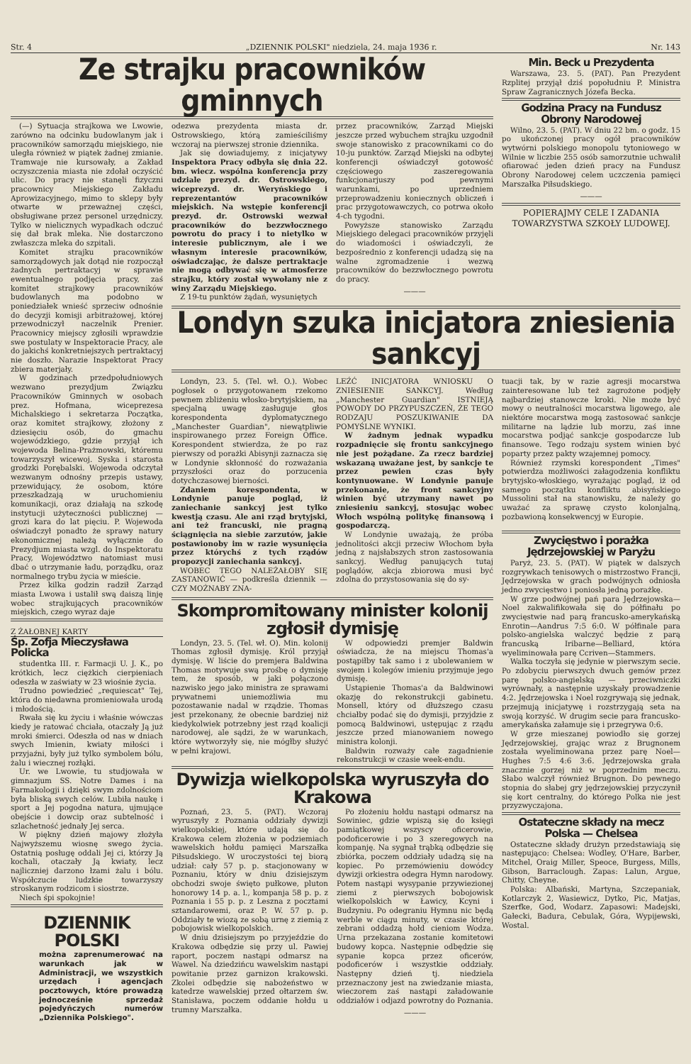Str. 4 „DZIENNIK POLSKI" niedziela, 24. maja 1936 r. Nr. 143
Ze strajku pracowników gminnych
(—) Sytuacja strajkowa we Lwowie, zarówno na odcinku budowlanym jak i pracowników samorządu miejskiego, nie uległa również w piątek żadnej zmianie. Tramwaje nie kursowały, a Zakład oczyszczenia miasta nie zdołał oczyścić ulic. Do pracy nie stanęli fizyczni pracownicy Miejskiego Zakładu Aprowizacyjnego, mimo to sklepy były otwarte w przeważnej części, obsługiwane przez personel urzędniczy. Tylko w nielicznych wypadkach odczuć się dał brak mleka. Nie dostarczono zwłaszcza mleka do szpitali.
Komitet strajku pracowników samorządowych jak dotąd nie rozpoczął żadnych pertraktacyj w sprawie ewentualnego podjęcia pracy, zaś komitet strajkowy pracowników budowlanych ma podobno w poniedziałek wnieść sprzeciw odnośnie do decyzji komisji arbitrażowej, której przewodniczył naczelnik Prenier. Pracownicy miejscy zgłosili wprawdzie swe postulaty w Inspektoracie Pracy, ale do jakichś konkretniejszych pertraktacyj nie doszło. Narazie Inspektorat Pracy zbiera materjały.
W godzinach przedpołudniowych wezwano prezydjum Związku Pracowników Gminnych w osobach prez. Hofmana, wiceprezesa Michalskiego i sekretarza Początka, oraz komitet strajkowy, złożony z dziesięciu osób, do gmachu wojewódzkiego, gdzie przyjął ich wojewoda Belina-Prażmowski, któremu towarzyszył wicewoj. Syska i starosta grodzki Porębalski. Wojewoda odczytał wezwanym odnośny przepis ustawy, przewidujący, że osobom, które przeszkadzają w uruchomieniu komunikacji, oraz działają na szkodę instytucji użyteczności publicznej — grozi kara do lat pięciu. P. Wojewoda oświadczył ponadto że sprawy natury ekonomicznej należą wyłącznie do Prezydjum miasta wzgl. do Inspektoratu Pracy, Województwo natomiast musi dbać o utrzymanie ładu, porządku, oraz normalnego trybu życia w mieście.
Przez kilka godzin radził Zarząd miasta Lwowa i ustalił swą daiszą linję wobec strajkujących pracowników miejskich, czego wyraz daje
Z ŻAŁOBNEJ KARTY
Śp. Zofja Mieczysława Policka
studentka III. r. Farmacji U. J. K., po krótkich, lecz ciężkich cierpieniach odeszła w zaświaty w 23 wiośnie życia.
Trudno powiedzieć „requiescat" Tej, która do niedawna promieniowała urodą i młodością.
Rwała się ku życiu i właśnie wówczas kiedy je ratować chciała, otaczały Ją już mroki śmierci. Odeszła od nas w dniach swych Imienin, kwiaty miłości i przyjaźni, były już tylko symbolem bólu, żalu i wiecznej rozłąki.
Ur. we Lwowie, tu studjowała w gimnazjum SS. Notre Dames i na Farmakologji i dzięki swym zdolnościom była bliską swych celów. Lubiła naukę i sport a Jej pogodna natura, ujmujące obejście i dowcip oraz subtelność i szlachetność jednały Jej serca.
W piękny dzień majowy złożyła Najwyższemu wiosnę swego życia. Ostatnią posługę oddali Jej ci, którzy Ją kochali, otaczały Ją kwiaty, lecz najliczniej darzono łzami żalu i bólu. Współczucie ludzkie towarzyszy stroskanym rodzicom i siostrze.
Niech śpi spokojnie!
DZIENNIK POLSKI
można zaprenumerować na warunkach jak w Administracji, we wszystkich urzędach i agencjach pocztowych, które prowadzą jednocześnie sprzedaż pojedyńczych numerów „Dziennika Polskiego".
odezwa prezydenta miasta dr. Ostrowskiego, którą zamieściliśmy wczoraj na pierwszej stronie dziennika.
Jak się dowiadujemy, z inicjatywy Inspektora Pracy odbyła się dnia 22. bm. wiecz. wspólna konferencja przy udziale prezyd. dr. Ostrowskiego, wiceprezyd. dr. Weryńskiego i reprezentantów pracowników miejskich. Na wstępie konferencji prezyd. dr. Ostrowski wezwał pracowników do bezzwłocznego powrotu do pracy i to nietylko w interesie publicznym, ale i we własnym interesie pracowników, oświadczając, że dalsze pertraktacje nie mogą odbywać się w atmosferze strajku, który został wywołany nie z winy Zarządu Miejskiego.
Z 19-tu punktów żądań, wysuniętych
przez pracowników, Zarząd Miejski jeszcze przed wybuchem strajku uzgodnił swoje stanowisko z pracownikami co do 10-ju punktów. Zarząd Miejski na odbytej konferencji oświadczył gotowość częściowego zaszeregowania funkcjonarjuszy pod pewnymi warunkami, po uprzedniem przeprowadzeniu koniecznych obliczeń i prac przygotowawczych, co potrwa około 4-ch tygodni.
Powyższe stanowisko Zarządu Miejskiego delegaci pracowników przyjęli do wiadomości i oświadczyli, że bezpośrednio z konferencji udadzą się na walne zgromadzenie i wezwą pracowników do bezzwłocznego powrotu do pracy.
———
Min. Beck u Prezydenta
Warszawa, 23. 5. (PAT). Pan Prezydent Rzplitej przyjął dziś popołudniu P. Ministra Spraw Zagranicznych Józefa Becka.
Godzina Pracy na Fundusz Obrony Narodowej
Wilno, 23. 5. (PAT). W dniu 22 bm. o godz. 15 po ukończonej pracy ogół pracowników wytwórni polskiego monopolu tytoniowego w Wilnie w liczbie 255 osób samorzutnie uchwalił ofiarować jeden dzień pracy na Fundusz Obrony Narodowej celem uczczenia pamięci Marszałka Piłsudskiego.
———
POPIERAJMY CELE I ZADANIA TOWARZYSTWA SZKOŁY LUDOWEJ.
Londyn szuka inicjatora zniesienia sankcyj
Londyn, 23. 5. (Tel. wł. O.). Wobec pogłosek o przygotowanem rzekomo pewnem zbliżeniu włosko-brytyjskiem, na specjalną uwagę zasługuje głos korespondenta dyplomatycznego „Manchester Guardian", niewątpliwie inspirowanego przez Foreign Office. Korespondent stwierdza, że po raz pierwszy od porażki Abisynji zaznacza się w Londynie skłonność do rozważania przyszłości oraz do porzucenia dotychczasowej bierności.
Zdaniem korespondenta, w Londynie panuje pogląd, iż zaniechanie sankcyj jest tylko kwestją czasu. Ale ani rząd brytyjski, ani też francuski, nie pragną ściągnięcia na siebie zarzutów, jakie postawionoby im w razie wysunięcia przez którychś z tych rządów propozycji zaniechania sankcyj.
WOBEC TEGO NALEŻAŁOBY SIĘ ZASTANOWIĆ — podkreśla dziennik — CZY MOŻNABY ZNA-
LEŹĆ INICJATORA WNIOSKU O ZNIESIENIE SANKCYJ. Według „Manchester Guardian" ISTNIEJĄ POWODY DO PRZYPUSZCZEŃ, ŻE TEGO RODZAJU POSZUKIWANIE DA POMYŚLNE WYNIKI.
W żadnym jednak wypadku rozpadnięcie się frontu sankcyjnego nie jest pożądane. Za rzecz bardziej wskazaną uważane jest, by sankcje te przez pewien czas były kontynuowane. W Londynie panuje przekonanie, że front sankcyjny winien być utrzymany nawet po zniesieniu sankcyj, stosując wobec Włoch wspólną politykę finansową i gospodarczą.
W Londynie uważają, że próba jednolitości akcji przeciw Włochom była jedną z najsłabszych stron zastosowania sankcyj. Według panujących tutaj poglądów, akcja zbiorowa musi być zdolna do przystosowania się do sy-
tuacji tak, by w razie agresji mocarstwa zainteresowane lub też zagrożone podjęły najbardziej stanowcze kroki. Nie może być mowy o neutralności mocarstwa ligowego, ale niektóre mocarstwa mogą zastosować sankcje militarne na lądzie lub morzu, zaś inne mocarstwa podjąć sankcje gospodarcze lub finansowe. Tego rodzaju system winien być poparty przez pakty wzajemnej pomocy.
Również rzymski korespondent „Times" potwierdza możliwości załagodzenia konfliktu brytyjsko-włoskiego, wyrażając pogląd, iż od samego początku konfliktu abisyńskiego Mussolini stał na stanowisku, że należy go uważać za sprawę czysto kolonjalną, pozbawioną konsekwencyj w Europie.
Zwycięstwo i porażka Jędrzejowskiej w Paryżu
Paryż, 23. 5. (PAT). W piątek w dalszych rozgrywkach tenisowych o mistrzostwo Francji, Jędrzejowska w grach podwójnych odniosła jedno zwycięstwo i poniosła jedną porażkę.
W grze podwójnej pań para Jędrzejowska—Noel zakwalifikowała się do półfinału po zwycięstwie nad parą francusko-amerykańską Enrotin—Aandrus 7:5 6:0. W półfinale para polsko-angielska walczyć będzie z parą francuską Iribarne—Belliard, która wyeliminowała parę Ccriven—Stammers.
Walka toczyła się jedynie w pierwszym secie. Po zdobyciu pierwszych dwuch gemów przez parę polsko-angielską — przeciwniczki wyrównały, a następnie uzyskały prowadzenie 4:2. Jędrzejowska i Noel rozgrywają się jednak, przejmują inicjatywę i rozstrzygają seta na swoją korzyść. W drugim secie para francusko-amerykańska załamuje się i przegrywa 0:6.
W grze mieszanej powiodło się gorzej Jędrzejowskiej, grając wraz z Brugnonem została wyeliminowana przez parę Noel—Hughes 7:5 4:6 3:6. Jędrzejowska grała znacznie gorzej niż w poprzednim meczu. Słabo walczył również Brugnon. Do pewnego stopnia do słabej gry jędrzejowskiej przyczynił się kort centralny, do którego Polka nie jest przyzwyczajona.
Ostateczne składy na mecz Polska — Chelsea
Ostateczne składy drużyn przedstawiają się następująco: Chelsea: Wodley, O'Hare, Barber, Mitchel, Oraig Miller, Speoce, Burgess, Mills, Gibson, Barraclough. Zapas: Lalun, Argue, Chitty, Cheyne.
Polska: Albański, Martyna, Szczepaniak, Kotlarczyk 2, Wasiewicz, Dytko, Pic, Matjas, Szerfke, God, Wodarz. Zapasowi: Madejski, Gałecki, Badura, Cebulak, Góra, Wypijewski, Wostal.
Skompromitowany minister kolonij zgłosił dymisję
Londyn, 23. 5. (Tel. wł. O). Min. kolonij Thomas zgłosił dymisję. Król przyjął dymisję. W liście do premjera Baldwina Thomas motywuje swą prośbę o dymisję tem, że sposób, w jaki połączono nazwisko jego jako ministra ze sprawami prywatnemi uniemożliwia mu pozostawanie nadal w rządzie. Thomas jest przekonany, że obecnie bardziej niż kiedykolwiek potrzebny jest rząd koalicji narodowej, ale sądzi, że w warunkach, które wytworzyły się, nie mógłby służyć w pełni krajowi.
W odpowiedzi premjer Baldwin oświadcza, że na miejscu Thomas'a postąpiłby tak samo i z ubolewaniem w swojem i kolegów imieniu przyjmuje jego dymisję.
Ustąpienie Thomas'a da Baldwinowi okazję do rekonstrukcji gabinetu. Monsell, który od dłuższego czasu chciałby podać się do dymisji, przyjdzie z pomocą Baldwinowi, ustępując z rządu jeszcze przed mianowaniem nowego ministra kolonji.
Baldwin rozważy całe zagadnienie rekonstrukcji w czasie week-endu.
Dywizja wielkopolska wyruszyła do Krakowa
Poznań, 23. 5. (PAT). Wczoraj wyruszyły z Poznania oddziały dywizji wielkopolskiej, które udają się do Krakowa celem złożenia w podziemiach wawelskich hołdu pamięci Marszałka Piłsudskiego. W uroczystości tej biorą udział: cały 57 p. p. stacjonowany w Poznaniu, który w dniu dzisiejszym obchodzi swoje święto pułkowe, pluton honorowy 14 p. a. l., kompanja 58 p. p. z Poznania i 55 p. p. z Leszna z pocztami sztandarowemi, oraz P. W. 57 p. p. Oddziały te wiozą ze sobą urnę z ziemią z pobojowisk wielkopolskich.
W dniu dzisiejszym po przyjeździe do Krakowa odbędzie się przy ul. Pawiej raport, poczem nastąpi odmarsz na Wawel. Na dziedzińcu wawelskim nastąpi powitanie przez garnizon krakowski. Zkolei odbędzie się nabożeństwo w katedrze wawelskiej przed ołtarzem św. Stanisława, poczem oddanie hołdu u trumny Marszałka.
Po złożeniu hołdu nastąpi odmarsz na Sowiniec, gdzie wpiszą się do księgi pamiątkowej wszyscy oficerowie, podoficerowie i po 3 szeregowych na kompanję. Na sygnał trąbką odbędzie się zbiórka, poczem oddziały udadzą się na kopiec. Po przemówieniu dowódcy dywizji orkiestra odegra Hymn narodowy. Potem nastąpi wysypanie przywiezionej ziemi z pierwszych bobojowisk wielkopolskich w Ławicy, Kcyni i Budzyniu. Po odegraniu Hymnu nic będą werble w ciągu minuty, w czasie której zebrani oddadzą hołd cieniom Wodza. Urna przekazana zostanie komitetowi budowy kopca. Następnie odbędzie się sypanie kopca przez oficerów, podoficerów i wszystkie oddziały. Następny dzień tj. niedziela przeznaczony jest na zwiedzanie miasta, wieczorem zaś nastąpi załadowanie oddziałów i odjazd powrotny do Poznania.
———